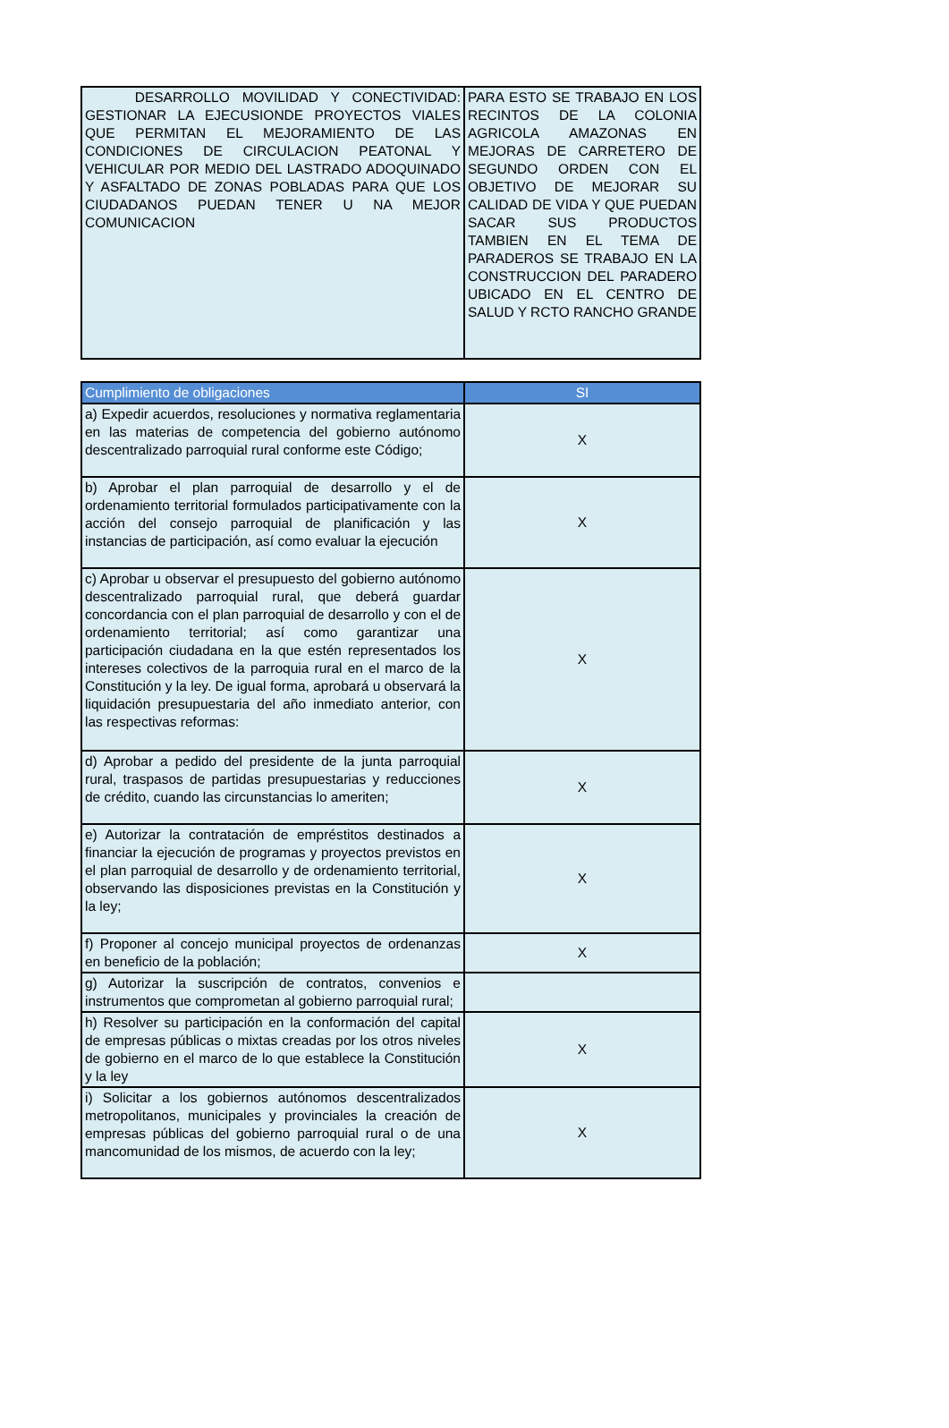| DESARROLLO MOVILIDAD Y CONECTIVIDAD: GESTIONAR LA EJECUSIONDE PROYECTOS VIALES QUE PERMITAN EL MEJORAMIENTO DE LAS CONDICIONES DE CIRCULACION PEATONAL Y VEHICULAR POR MEDIO DEL LASTRADO ADOQUINADO Y ASFALTADO DE ZONAS POBLADAS PARA QUE LOS CIUDADANOS PUEDAN TENER U NA MEJOR COMUNICACION | PARA ESTO SE TRABAJO EN LOS RECINTOS DE LA COLONIA AGRICOLA AMAZONAS EN MEJORAS DE CARRETERO DE SEGUNDO ORDEN CON EL OBJETIVO DE MEJORAR SU CALIDAD DE VIDA Y QUE PUEDAN SACAR SUS PRODUCTOS TAMBIEN EN EL TEMA DE PARADEROS SE TRABAJO EN LA CONSTRUCCION DEL PARADERO UBICADO EN EL CENTRO DE SALUD Y RCTO RANCHO GRANDE |
| Cumplimiento de obligaciones | SI |
| --- | --- |
| a) Expedir acuerdos, resoluciones y normativa reglamentaria en las materias de competencia del gobierno autónomo descentralizado parroquial rural conforme este Código; | X |
| b) Aprobar el plan parroquial de desarrollo y el de ordenamiento territorial formulados participativamente con la acción del consejo parroquial de planificación y las instancias de participación, así como evaluar la ejecución | X |
| c) Aprobar u observar el presupuesto del gobierno autónomo descentralizado parroquial rural, que deberá guardar concordancia con el plan parroquial de desarrollo y con el de ordenamiento territorial; así como garantizar una participación ciudadana en la que estén representados los intereses colectivos de la parroquia rural en el marco de la Constitución y la ley. De igual forma, aprobará u observará la liquidación presupuestaria del año inmediato anterior, con las respectivas reformas: | X |
| d) Aprobar a pedido del presidente de la junta parroquial rural, traspasos de partidas presupuestarias y reducciones de crédito, cuando las circunstancias lo ameriten; | X |
| e) Autorizar la contratación de empréstitos destinados a financiar la ejecución de programas y proyectos previstos en el plan parroquial de desarrollo y de ordenamiento territorial, observando las disposiciones previstas en la Constitución y la ley; | X |
| f) Proponer al concejo municipal proyectos de ordenanzas en beneficio de la población; | X |
| g) Autorizar la suscripción de contratos, convenios e instrumentos que comprometan al gobierno parroquial rural; | |
| h) Resolver su participación en la conformación del capital de empresas públicas o mixtas creadas por los otros niveles de gobierno en el marco de lo que establece la Constitución y la ley | X |
| i) Solicitar a los gobiernos autónomos descentralizados metropolitanos, municipales y provinciales la creación de empresas públicas del gobierno parroquial rural o de una mancomunidad de los mismos, de acuerdo con la ley; | X |